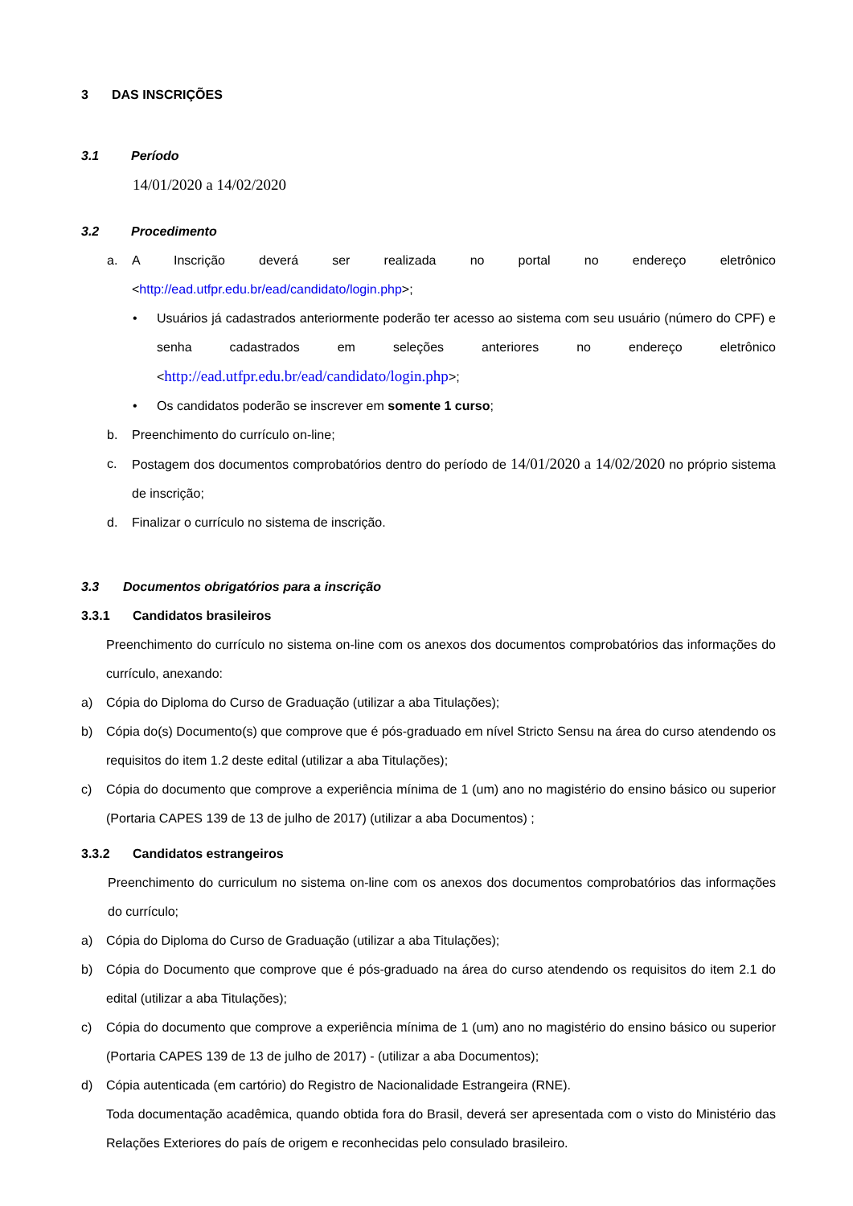3 DAS INSCRIÇÕES
3.1 Período
14/01/2020 a 14/02/2020
3.2 Procedimento
a. A Inscrição deverá ser realizada no portal no endereço eletrônico <http://ead.utfpr.edu.br/ead/candidato/login.php>;
• Usuários já cadastrados anteriormente poderão ter acesso ao sistema com seu usuário (número do CPF) e senha cadastrados em seleções anteriores no endereço eletrônico <http://ead.utfpr.edu.br/ead/candidato/login.php>;
• Os candidatos poderão se inscrever em somente 1 curso;
b. Preenchimento do currículo on-line;
c. Postagem dos documentos comprobatórios dentro do período de 14/01/2020 a 14/02/2020 no próprio sistema de inscrição;
d. Finalizar o currículo no sistema de inscrição.
3.3 Documentos obrigatórios para a inscrição
3.3.1 Candidatos brasileiros
Preenchimento do currículo no sistema on-line com os anexos dos documentos comprobatórios das informações do currículo, anexando:
a) Cópia do Diploma do Curso de Graduação (utilizar a aba Titulações);
b) Cópia do(s) Documento(s) que comprove que é pós-graduado em nível Stricto Sensu na área do curso atendendo os requisitos do item 1.2 deste edital (utilizar a aba Titulações);
c) Cópia do documento que comprove a experiência mínima de 1 (um) ano no magistério do ensino básico ou superior (Portaria CAPES 139 de 13 de julho de 2017) (utilizar a aba Documentos) ;
3.3.2 Candidatos estrangeiros
Preenchimento do curriculum no sistema on-line com os anexos dos documentos comprobatórios das informações do currículo;
a) Cópia do Diploma do Curso de Graduação (utilizar a aba Titulações);
b) Cópia do Documento que comprove que é pós-graduado na área do curso atendendo os requisitos do item 2.1 do edital (utilizar a aba Titulações);
c) Cópia do documento que comprove a experiência mínima de 1 (um) ano no magistério do ensino básico ou superior (Portaria CAPES 139 de 13 de julho de 2017) - (utilizar a aba Documentos);
d) Cópia autenticada (em cartório) do Registro de Nacionalidade Estrangeira (RNE).
Toda documentação acadêmica, quando obtida fora do Brasil, deverá ser apresentada com o visto do Ministério das Relações Exteriores do país de origem e reconhecidas pelo consulado brasileiro.